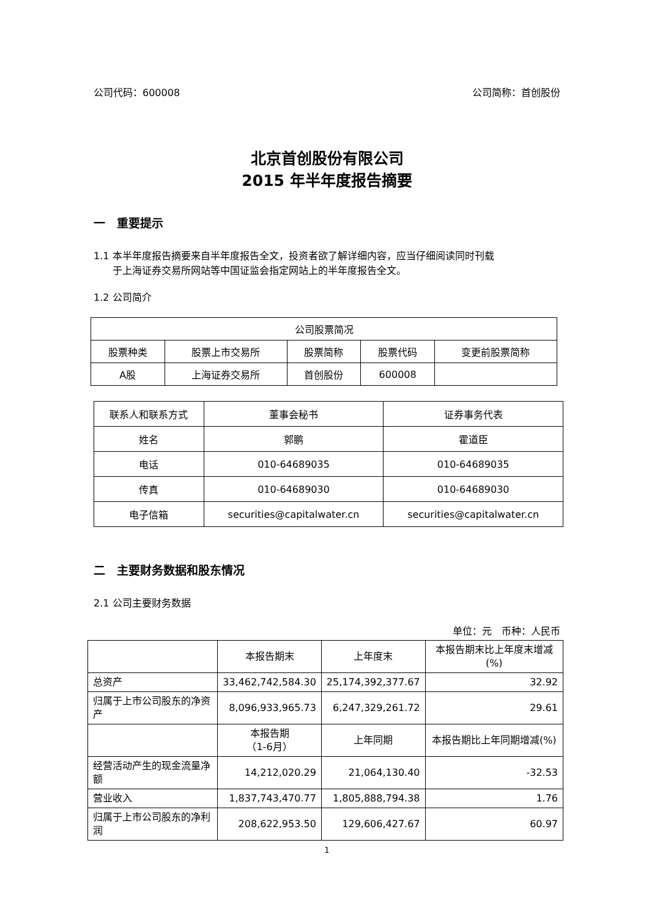公司代码：600008 公司简称：首创股份
北京首创股份有限公司
2015 年半年度报告摘要
一　重要提示
1.1 本半年度报告摘要来自半年度报告全文，投资者欲了解详细内容，应当仔细阅读同时刊载
于上海证券交易所网站等中国证监会指定网站上的半年度报告全文。
1.2 公司简介
| 公司股票简况 | | | | |
| --- | --- | --- | --- | --- |
| 股票种类 | 股票上市交易所 | 股票简称 | 股票代码 | 变更前股票简称 |
| A股 | 上海证券交易所 | 首创股份 | 600008 | |
| 联系人和联系方式 | 董事会秘书 | 证券事务代表 |
| 姓名 | 郭鹏 | 霍道臣 |
| 电话 | 010-64689035 | 010-64689035 |
| 传真 | 010-64689030 | 010-64689030 |
| 电子信箱 | securities@capitalwater.cn | securities@capitalwater.cn |
二　主要财务数据和股东情况
2.1 公司主要财务数据
单位：元　币种：人民币
| | 本报告期末 | 上年度末 | 本报告期末比上年度末增减(%) |
| 总资产 | 33,462,742,584.30 | 25,174,392,377.67 | 32.92 |
| 归属于上市公司股东的净资产 | 8,096,933,965.73 | 6,247,329,261.72 | 29.61 |
| | 本报告期 （1-6月） | 上年同期 | 本报告期比上年同期增减(%) |
| 经营活动产生的现金流量净额 | 14,212,020.29 | 21,064,130.40 | -32.53 |
| 营业收入 | 1,837,743,470.77 | 1,805,888,794.38 | 1.76 |
| 归属于上市公司股东的净利润 | 208,622,953.50 | 129,606,427.67 | 60.97 |
1